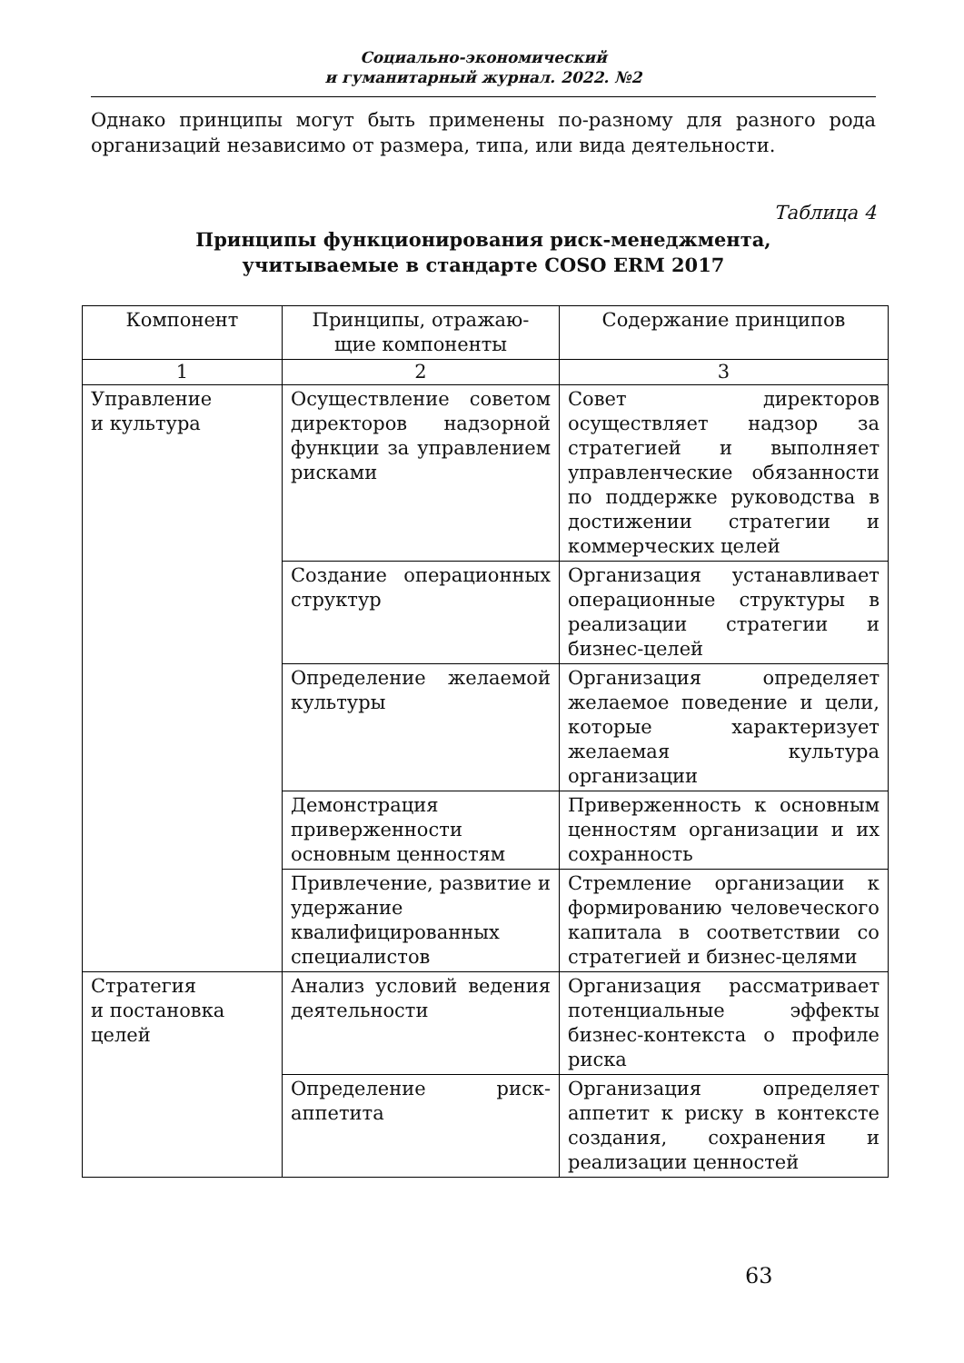Социально-экономический
и гуманитарный журнал. 2022. №2
Однако принципы могут быть применены по-разному для разного рода организаций независимо от размера, типа, или вида деятельности.
Таблица 4
Принципы функционирования риск-менеджмента,
учитываемые в стандарте COSO ERM 2017
| Компонент | Принципы, отражаю- щие компоненты | Содержание принципов |
| --- | --- | --- |
| 1 | 2 | 3 |
| Управление и культура | Осуществление советом директоров надзорной функции за управлением рисками | Совет директоров осуществляет надзор за стратегией и выполняет управленческие обязанности по поддержке руководства в достижении стратегии и коммерческих целей |
| | Создание операционных структур | Организация устанавливает операционные структуры в реализации стратегии и бизнес-целей |
| | Определение желаемой культуры | Организация определяет желаемое поведение и цели, которые характеризует желаемая культура организации |
| | Демонстрация приверженности основным ценностям | Приверженность к основным ценностям организации и их сохранность |
| | Привлечение, развитие и удержание квалифицированных специалистов | Стремление организации к формированию человеческого капитала в соответствии со стратегией и бизнес-целями |
| Стратегия и постановка целей | Анализ условий ведения деятельности | Организация рассматривает потенциальные эффекты бизнес-контекста о профиле риска |
| | Определение риск-аппетита | Организация определяет аппетит к риску в контексте создания, сохранения и реализации ценностей |
63